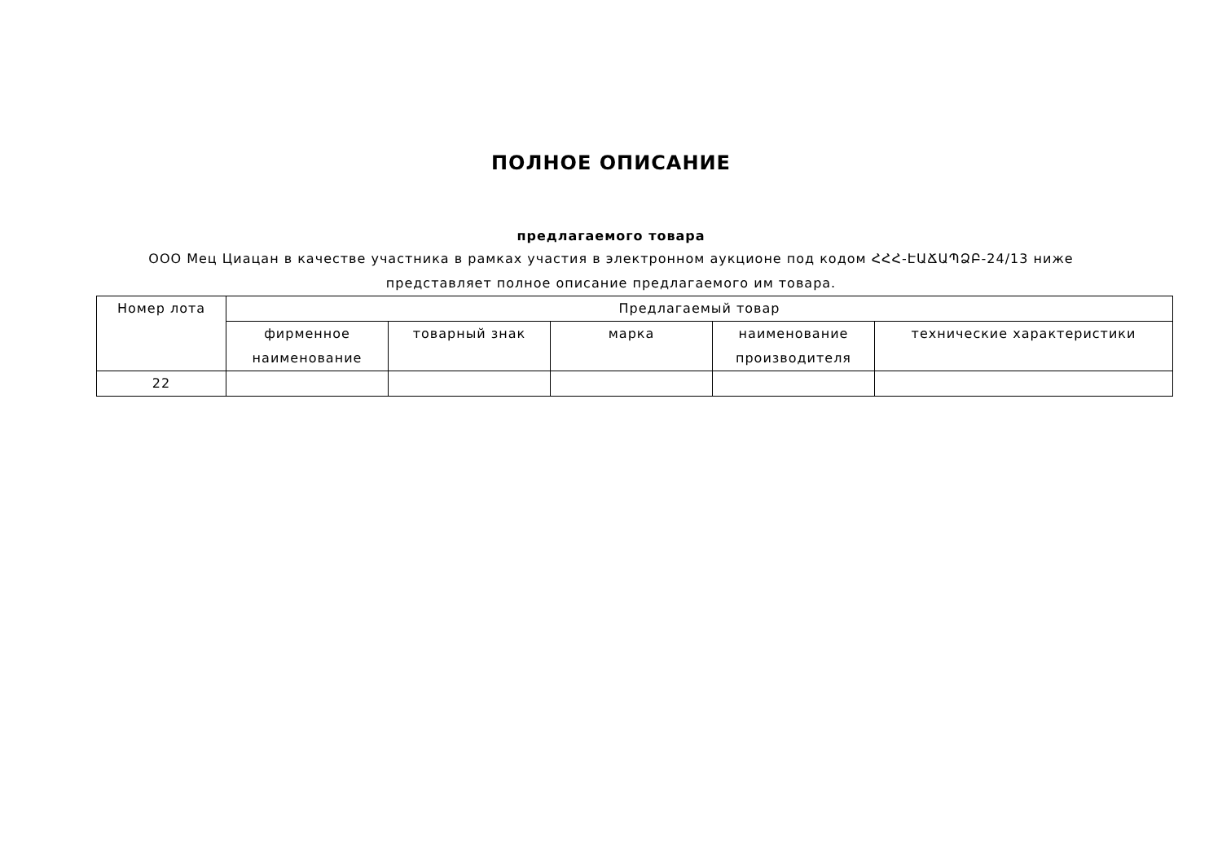ПОЛНОЕ ОПИСАНИЕ
предлагаемого товара
ООО Мец Циацан в качестве участника в рамках участия в электронном аукционе под кодом ՀՀՀ-ԷԱՃԱՊՁԲ-24/13 ниже представляет полное описание предлагаемого им товара.
| Номер лота | Предлагаемый товар | | | | |
| --- | --- | --- | --- | --- | --- |
| | фирменное наименование | товарный знак | марка | наименование производителя | технические характеристики |
| 22 | | | | | |